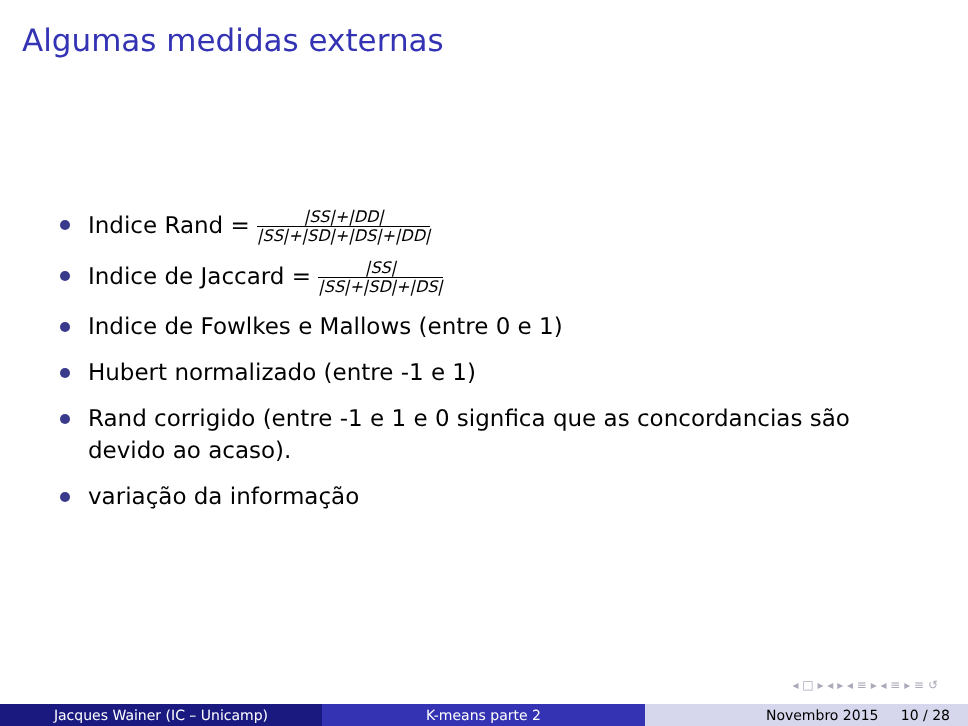Algumas medidas externas
Indice Rand = |SS|+|DD| |SS|+|SD|+|DS|+|DD|
Indice de Jaccard = |SS| |SS|+|SD|+|DS|
Indice de Fowlkes e Mallows (entre 0 e 1)
Hubert normalizado (entre -1 e 1)
Rand corrigido (entre -1 e 1 e 0 signfica que as concordancias são devido ao acaso).
variação da informação
◂ □ ▸ ◂ ▸ ◂ ≡ ▸ ◂ ≡ ▸ ≡ ↺
Jacques Wainer (IC – Unicamp) K-means parte 2 Novembro 2015 10 / 28